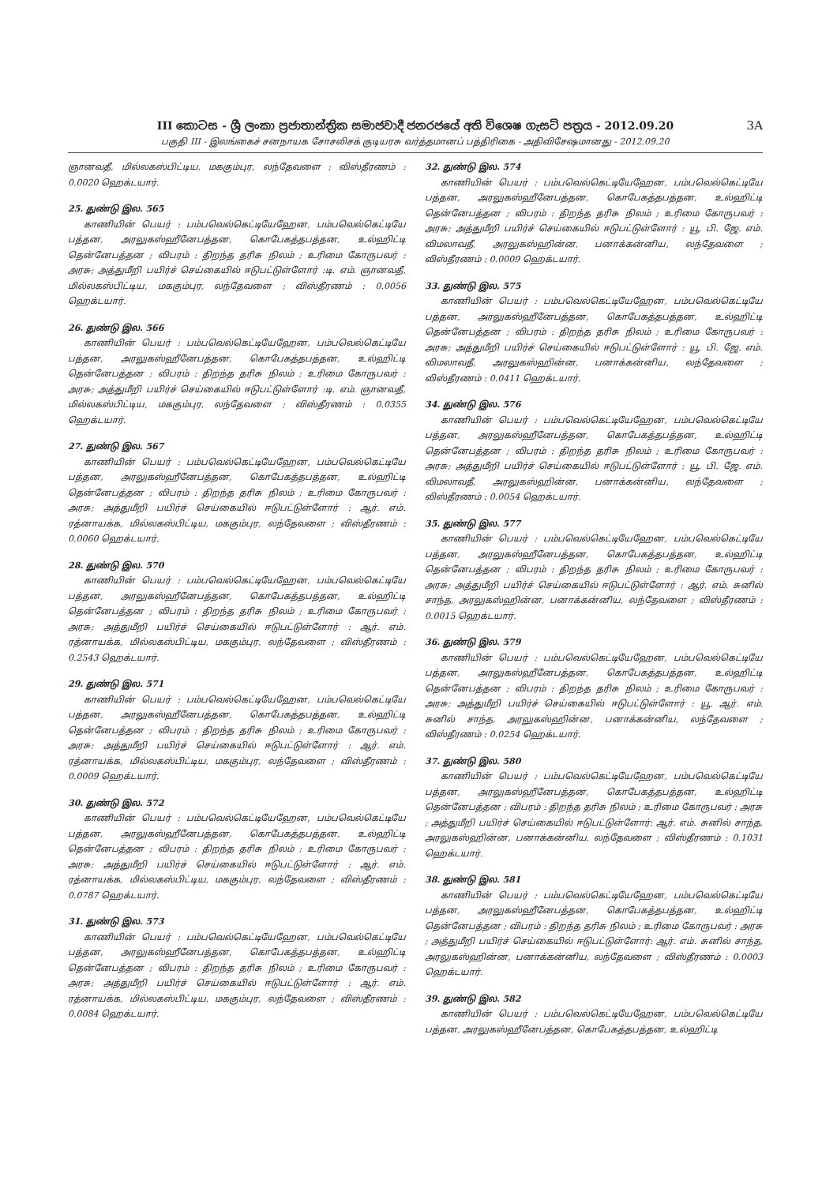III කොටස - ශ්‍රී ලංකා ප්‍රජාතාන්ත්‍රික සමාජවාදී ජනරජයේ අති විශෙෂ ගැසට් පත්‍රය - 2012.09.20
பகுதி III - இலங்கைச் சனநாயக சோசலிசக் குடியரசு வர்த்தமானப் பத்திரிகை - அதிவிசேஷமானது - 2012.09.20
3A
ஞானவதீ, மில்லகஸ்பிட்டிய, மககும்புர, லந்தேவளை ; விஸ்தீரணம் : 0.0020 ஹெக்டயார்.
25. துண்டு இல. 565
காணியின் பெயர் : பம்பவெல்கெட்டியேஹேன, பம்பவெல்கெட்டியே பத்தன, அரலுகஸ்ஹீனேபத்தன, கொபேகத்தபத்தன, உல்ஹிட்டி தென்னேபத்தன ; விபரம் : திறந்த தரிசு நிலம் ; உரிமை கோருபவர் : அரசு; அத்துமீறி பயிர்ச் செய்கையில் ஈடுபட்டுள்ளோர் :டி. எம். ஞானவதீ, மில்லகஸ்பிட்டிய, மககும்புர, லந்தேவளை ; விஸ்தீரணம் : 0.0056 ஹெக்டயார்.
26. துண்டு இல. 566
காணியின் பெயர் : பம்பவெல்கெட்டியேஹேன, பம்பவெல்கெட்டியே பத்தன, அரலுகஸ்ஹீனேபத்தன, கொபேகத்தபத்தன, உல்ஹிட்டி தென்னேபத்தன ; விபரம் : திறந்த தரிசு நிலம் ; உரிமை கோருபவர் : அரசு; அத்துமீறி பயிர்ச் செய்கையில் ஈடுபட்டுள்ளோர் :டி. எம். ஞானவதீ, மில்லகஸ்பிட்டிய, மககும்புர, லந்தேவளை ; விஸ்தீரணம் : 0.0355 ஹெக்டயார்.
27. துண்டு இல. 567
காணியின் பெயர் : பம்பவெல்கெட்டியேஹேன, பம்பவெல்கெட்டியே பத்தன, அரலுகஸ்ஹீனேபத்தன, கொபேகத்தபத்தன, உல்ஹிட்டி தென்னேபத்தன ; விபரம் : திறந்த தரிசு நிலம் ; உரிமை கோருபவர் : அரசு; அத்துமீறி பயிர்ச் செய்கையில் ஈடுபட்டுள்ளோர் : ஆர். எம். ரத்னாயக்க, மில்லகஸ்பிட்டிய, மககும்புர, லந்தேவளை ; விஸ்தீரணம் : 0.0060 ஹெக்டயார்.
28. துண்டு இல. 570
காணியின் பெயர் : பம்பவெல்கெட்டியேஹேன, பம்பவெல்கெட்டியே பத்தன, அரலுகஸ்ஹீனேபத்தன, கொபேகத்தபத்தன, உல்ஹிட்டி தென்னேபத்தன ; விபரம் : திறந்த தரிசு நிலம் ; உரிமை கோருபவர் : அரசு; அத்துமீறி பயிர்ச் செய்கையில் ஈடுபட்டுள்ளோர் : ஆர். எம். ரத்னாயக்க, மில்லகஸ்பிட்டிய, மககும்புர, லந்தேவளை ; விஸ்தீரணம் : 0.2543 ஹெக்டயார்.
29. துண்டு இல. 571
காணியின் பெயர் : பம்பவெல்கெட்டியேஹேன, பம்பவெல்கெட்டியே பத்தன, அரலுகஸ்ஹீனேபத்தன, கொபேகத்தபத்தன, உல்ஹிட்டி தென்னேபத்தன ; விபரம் : திறந்த தரிசு நிலம் ; உரிமை கோருபவர் : அரசு; அத்துமீறி பயிர்ச் செய்கையில் ஈடுபட்டுள்ளோர் : ஆர். எம். ரத்னாயக்க, மில்லகஸ்பிட்டிய, மககும்புர, லந்தேவளை ; விஸ்தீரணம் : 0.0009 ஹெக்டயார்.
30. துண்டு இல. 572
காணியின் பெயர் : பம்பவெல்கெட்டியேஹேன, பம்பவெல்கெட்டியே பத்தன, அரலுகஸ்ஹீனேபத்தன, கொபேகத்தபத்தன, உல்ஹிட்டி தென்னேபத்தன ; விபரம் : திறந்த தரிசு நிலம் ; உரிமை கோருபவர் : அரசு; அத்துமீறி பயிர்ச் செய்கையில் ஈடுபட்டுள்ளோர் : ஆர். எம். ரத்னாயக்க, மில்லகஸ்பிட்டிய, மககும்புர, லந்தேவளை ; விஸ்தீரணம் : 0.0787 ஹெக்டயார்.
31. துண்டு இல. 573
காணியின் பெயர் : பம்பவெல்கெட்டியேஹேன, பம்பவெல்கெட்டியே பத்தன, அரலுகஸ்ஹீனேபத்தன, கொபேகத்தபத்தன, உல்ஹிட்டி தென்னேபத்தன ; விபரம் : திறந்த தரிசு நிலம் ; உரிமை கோருபவர் : அரசு; அத்துமீறி பயிர்ச் செய்கையில் ஈடுபட்டுள்ளோர் : ஆர். எம். ரத்னாயக்க, மில்லகஸ்பிட்டிய, மககும்புர, லந்தேவளை ; விஸ்தீரணம் : 0.0084 ஹெக்டயார்.
32. துண்டு இல. 574
காணியின் பெயர் : பம்பவெல்கெட்டியேஹேன, பம்பவெல்கெட்டியே பத்தன, அரலுகஸ்ஹீனேபத்தன, கொபேகத்தபத்தன, உல்ஹிட்டி தென்னேபத்தன ; விபரம் : திறந்த தரிசு நிலம் ; உரிமை கோருபவர் : அரசு; அத்துமீறி பயிர்ச் செய்கையில் ஈடுபட்டுள்ளோர் : யூ. பி. ஜே. எம். விமலாவதீ, அரலுகஸ்ஹின்ன, பனாக்கன்னிய, லந்தேவளை ; விஸ்தீரணம் : 0.0009 ஹெக்டயார்.
33. துண்டு இல. 575
காணியின் பெயர் : பம்பவெல்கெட்டியேஹேன, பம்பவெல்கெட்டியே பத்தன, அரலுகஸ்ஹீனேபத்தன, கொபேகத்தபத்தன, உல்ஹிட்டி தென்னேபத்தன ; விபரம் : திறந்த தரிசு நிலம் ; உரிமை கோருபவர் : அரசு; அத்துமீறி பயிர்ச் செய்கையில் ஈடுபட்டுள்ளோர் : யூ. பி. ஜே. எம். விமலாவதீ, அரலுகஸ்ஹின்ன, பனாக்கன்னிய, லந்தேவளை ; விஸ்தீரணம் : 0.0411 ஹெக்டயார்.
34. துண்டு இல. 576
காணியின் பெயர் : பம்பவெல்கெட்டியேஹேன, பம்பவெல்கெட்டியே பத்தன, அரலுகஸ்ஹீனேபத்தன, கொபேகத்தபத்தன, உல்ஹிட்டி தென்னேபத்தன ; விபரம் : திறந்த தரிசு நிலம் ; உரிமை கோருபவர் : அரசு; அத்துமீறி பயிர்ச் செய்கையில் ஈடுபட்டுள்ளோர் : யூ. பி. ஜே. எம். விமலாவதீ, அரலுகஸ்ஹின்ன, பனாக்கன்னிய, லந்தேவளை ; விஸ்தீரணம் : 0.0054 ஹெக்டயார்.
35. துண்டு இல. 577
காணியின் பெயர் : பம்பவெல்கெட்டியேஹேன, பம்பவெல்கெட்டியே பத்தன, அரலுகஸ்ஹீனேபத்தன, கொபேகத்தபத்தன, உல்ஹிட்டி தென்னேபத்தன ; விபரம் : திறந்த தரிசு நிலம் ; உரிமை கோருபவர் : அரசு; அத்துமீறி பயிர்ச் செய்கையில் ஈடுபட்டுள்ளோர் : ஆர். எம். சுனில் சாந்த, அரலுகஸ்ஹின்ன, பனாக்கன்னிய, லந்தேவளை ; விஸ்தீரணம் : 0.0015 ஹெக்டயார்.
36. துண்டு இல. 579
காணியின் பெயர் : பம்பவெல்கெட்டியேஹேன, பம்பவெல்கெட்டியே பத்தன, அரலுகஸ்ஹீனேபத்தன, கொபேகத்தபத்தன, உல்ஹிட்டி தென்னேபத்தன ; விபரம் : திறந்த தரிசு நிலம் ; உரிமை கோருபவர் : அரசு; அத்துமீறி பயிர்ச் செய்கையில் ஈடுபட்டுள்ளோர் : யூ. ஆர். எம். சுனில் சாந்த, அரலுகஸ்ஹின்ன, பனாக்கன்னிய, லந்தேவளை ; விஸ்தீரணம் : 0.0254 ஹெக்டயார்.
37. துண்டு இல. 580
காணியின் பெயர் : பம்பவெல்கெட்டியேஹேன, பம்பவெல்கெட்டியே பத்தன, அரலுகஸ்ஹீனேபத்தன, கொபேகத்தபத்தன, உல்ஹிட்டி தென்னேபத்தன ; விபரம் : திறந்த தரிசு நிலம் ; உரிமை கோருபவர் : அரசு ; அத்துமீறி பயிர்ச் செய்கையில் ஈடுபட்டுள்ளோர்: ஆர். எம். சுனில் சாந்த, அரலுகஸ்ஹின்ன, பனாக்கன்னிய, லந்தேவளை ; விஸ்தீரணம் : 0.1031 ஹெக்டயார்.
38. துண்டு இல. 581
காணியின் பெயர் : பம்பவெல்கெட்டியேஹேன, பம்பவெல்கெட்டியே பத்தன, அரலுகஸ்ஹீனேபத்தன, கொபேகத்தபத்தன, உல்ஹிட்டி தென்னேபத்தன ; விபரம் : திறந்த தரிசு நிலம் ; உரிமை கோருபவர் : அரசு ; அத்துமீறி பயிர்ச் செய்கையில் ஈடுபட்டுள்ளோர்: ஆர். எம். சுனில் சாந்த, அரலுகஸ்ஹின்ன, பனாக்கன்னிய, லந்தேவளை ; விஸ்தீரணம் : 0.0003 ஹெக்டயார்.
39. துண்டு இல. 582
காணியின் பெயர் : பம்பவெல்கெட்டியேஹேன, பம்பவெல்கெட்டியே பத்தன, அரலுகஸ்ஹீனேபத்தன, கொபேகத்தபத்தன, உல்ஹிட்டி